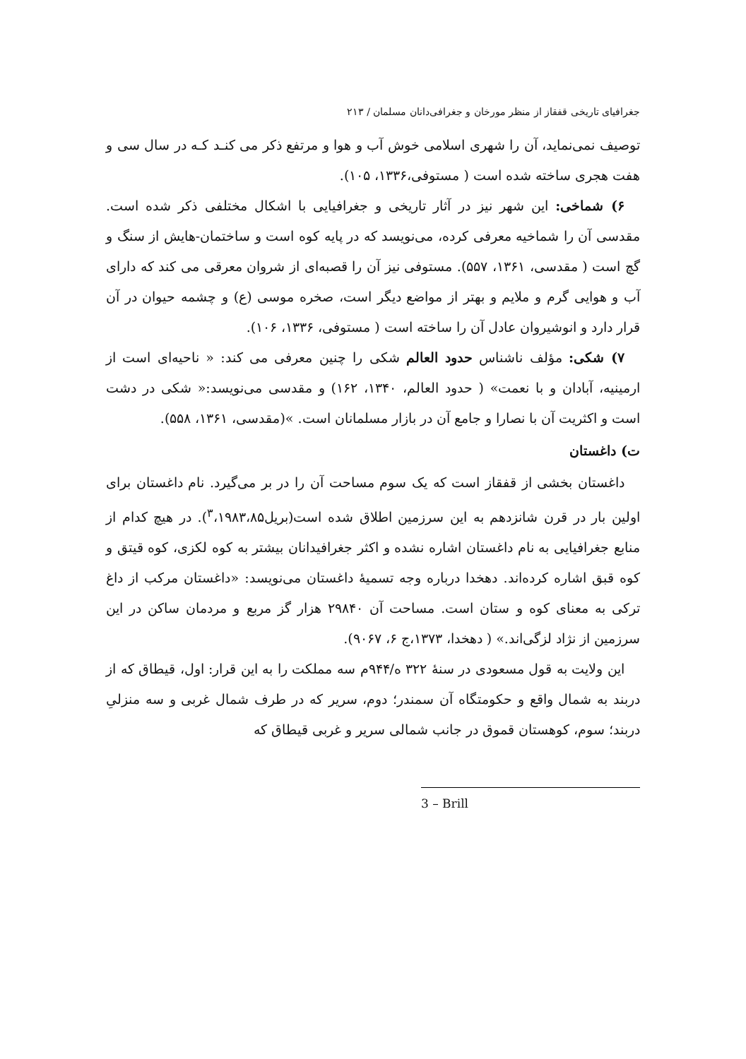جغرافیای تاریخی قفقاز از منظر مورخان و جغرافی‌دانان مسلمان / ۲۱۳
توصیف نمی‌نماید، آن را شهری اسلامی خوش آب و هوا و مرتفع ذکر می کنـد کـه در سال سی و هفت هجری ساخته شده است ( مستوفی،۱۳۳۶، ۱۰۵).
۶) شماخی: این شهر نیز در آثار تاریخی و جغرافیایی با اشکال مختلفی ذکر شده است. مقدسی آن را شماخیه معرفی کرده، می‌نویسد که در پایه کوه است و ساختمان-هایش از سنگ و گچ است ( مقدسی، ۱۳۶۱، ۵۵۷). مستوفی نیز آن را قصبه‌ای از شروان معرقی می کند که دارای آب و هوایی گرم و ملایم و بهتر از مواضع دیگر است، صخره موسی (ع) و چشمه حیوان در آن قرار دارد و انوشیروان عادل آن را ساخته است ( مستوفی، ۱۳۳۶، ۱۰۶).
۷) شکی: مؤلف ناشناس حدود العالم شکی را چنین معرفی می کند: « ناحیه‌ای است از ارمینیه، آبادان و با نعمت» ( حدود العالم، ۱۳۴۰، ۱۶۲) و مقدسی می‌نویسد:« شکی در دشت است و اکثریت آن با نصارا و جامع آن در بازار مسلمانان است. »(مقدسی، ۱۳۶۱، ۵۵۸).
ت) داغستان
داغستان بخشی از قفقاز است که یک سوم مساحت آن را در بر می‌گیرد. نام داغستان برای اولین بار در قرن شانزدهم به این سرزمین اطلاق شده است(بریل<sup>۳</sup>،۱۹۸۳،۸۵). در هیچ کدام از منابع جغرافیایی به نام داغستان اشاره نشده و اکثر جغرافیدانان بیشتر به کوه لکزی، کوه قیتق و کوه قبق اشاره کرده‌اند. دهخدا درباره وجه تسمیهٔ داغستان می‌نویسد: «داغستان مرکب از داغ ترکی به معنای کوه و ستان است. مساحت آن ۲۹۸۴۰ هزار گز مربع و مردمان ساکن در این سرزمین از نژاد لزگی‌اند.» ( دهخدا، ۱۳۷۳،ج ۶، ۹۰۶۷).
این ولایت به قول مسعودی در سنهٔ ۳۲۲ ه/۹۴۴م سه مملکت را به این قرار: اول، قیطاق که از دربند به شمال واقع و حکومتگاه آن سمندر؛ دوم، سریر که در طرف شمال غربی و سه منزلیِ دربند؛ سوم، کوهستان قموق در جانب شمالی سریر و غربی قیطاق که
3 – Brill